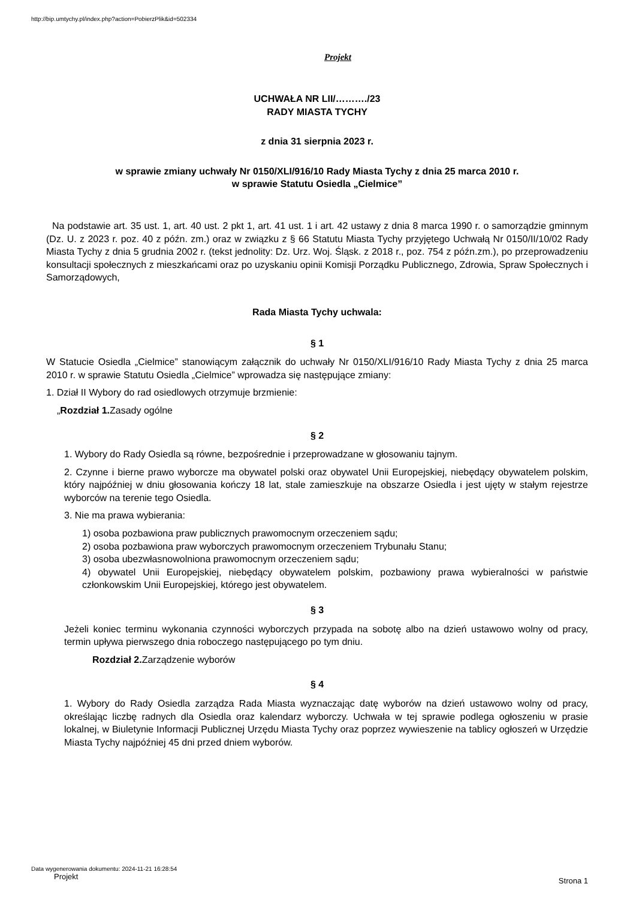http://bip.umtychy.pl/index.php?action=PobierzPlik&id=502334
Projekt
UCHWAŁA NR LII/………./23
RADY MIASTA TYCHY
z dnia 31 sierpnia 2023 r.
w sprawie zmiany uchwały Nr 0150/XLI/916/10 Rady Miasta Tychy z dnia 25 marca 2010 r.
w sprawie Statutu Osiedla „Cielmice”
Na podstawie art. 35 ust. 1, art. 40 ust. 2 pkt 1, art. 41 ust. 1 i art. 42 ustawy z dnia 8 marca 1990 r. o samorządzie gminnym (Dz. U. z 2023 r. poz. 40 z późn. zm.) oraz w związku z § 66 Statutu Miasta Tychy przyjętego Uchwałą Nr 0150/II/10/02 Rady Miasta Tychy z dnia 5 grudnia 2002 r. (tekst jednolity: Dz. Urz. Woj. Śląsk. z 2018 r., poz. 754 z późn.zm.), po przeprowadzeniu konsultacji społecznych z mieszkańcami oraz po uzyskaniu opinii Komisji Porządku Publicznego, Zdrowia, Spraw Społecznych i Samorządowych,
Rada Miasta Tychy uchwala:
§ 1
W Statucie Osiedla „Cielmice” stanowiącym załącznik do uchwały Nr 0150/XLI/916/10 Rady Miasta Tychy z dnia 25 marca 2010 r. w sprawie Statutu Osiedla „Cielmice” wprowadza się następujące zmiany:
1. Dział II Wybory do rad osiedlowych otrzymuje brzmienie:
„Rozdział 1. Zasady ogólne
§ 2
1. Wybory do Rady Osiedla są równe, bezpośrednie i przeprowadzane w głosowaniu tajnym.
2. Czynne i bierne prawo wyborcze ma obywatel polski oraz obywatel Unii Europejskiej, niebędący obywatelem polskim, który najpóźniej w dniu głosowania kończy 18 lat, stale zamieszkuje na obszarze Osiedla i jest ujęty w stałym rejestrze wyborców na terenie tego Osiedla.
3. Nie ma prawa wybierania:
1) osoba pozbawiona praw publicznych prawomocnym orzeczeniem sądu;
2) osoba pozbawiona praw wyborczych prawomocnym orzeczeniem Trybunału Stanu;
3) osoba ubezwłasnowolniona prawomocnym orzeczeniem sądu;
4) obywatel Unii Europejskiej, niebędący obywatelem polskim, pozbawiony prawa wybieralności w państwie członkowskim Unii Europejskiej, którego jest obywatelem.
§ 3
Jeżeli koniec terminu wykonania czynności wyborczych przypada na sobotę albo na dzień ustawowo wolny od pracy, termin upływa pierwszego dnia roboczego następującego po tym dniu.
Rozdział 2. Zarządzenie wyborów
§ 4
1. Wybory do Rady Osiedla zarządza Rada Miasta wyznaczając datę wyborów na dzień ustawowo wolny od pracy, określając liczbę radnych dla Osiedla oraz kalendarz wyborczy. Uchwała w tej sprawie podlega ogłoszeniu w prasie lokalnej, w Biuletynie Informacji Publicznej Urzędu Miasta Tychy oraz poprzez wywieszenie na tablicy ogłoszeń w Urzędzie Miasta Tychy najpóźniej 45 dni przed dniem wyborów.
Data wygenerowania dokumentu: 2024-11-21 16:28:54
Projekt
Strona 1